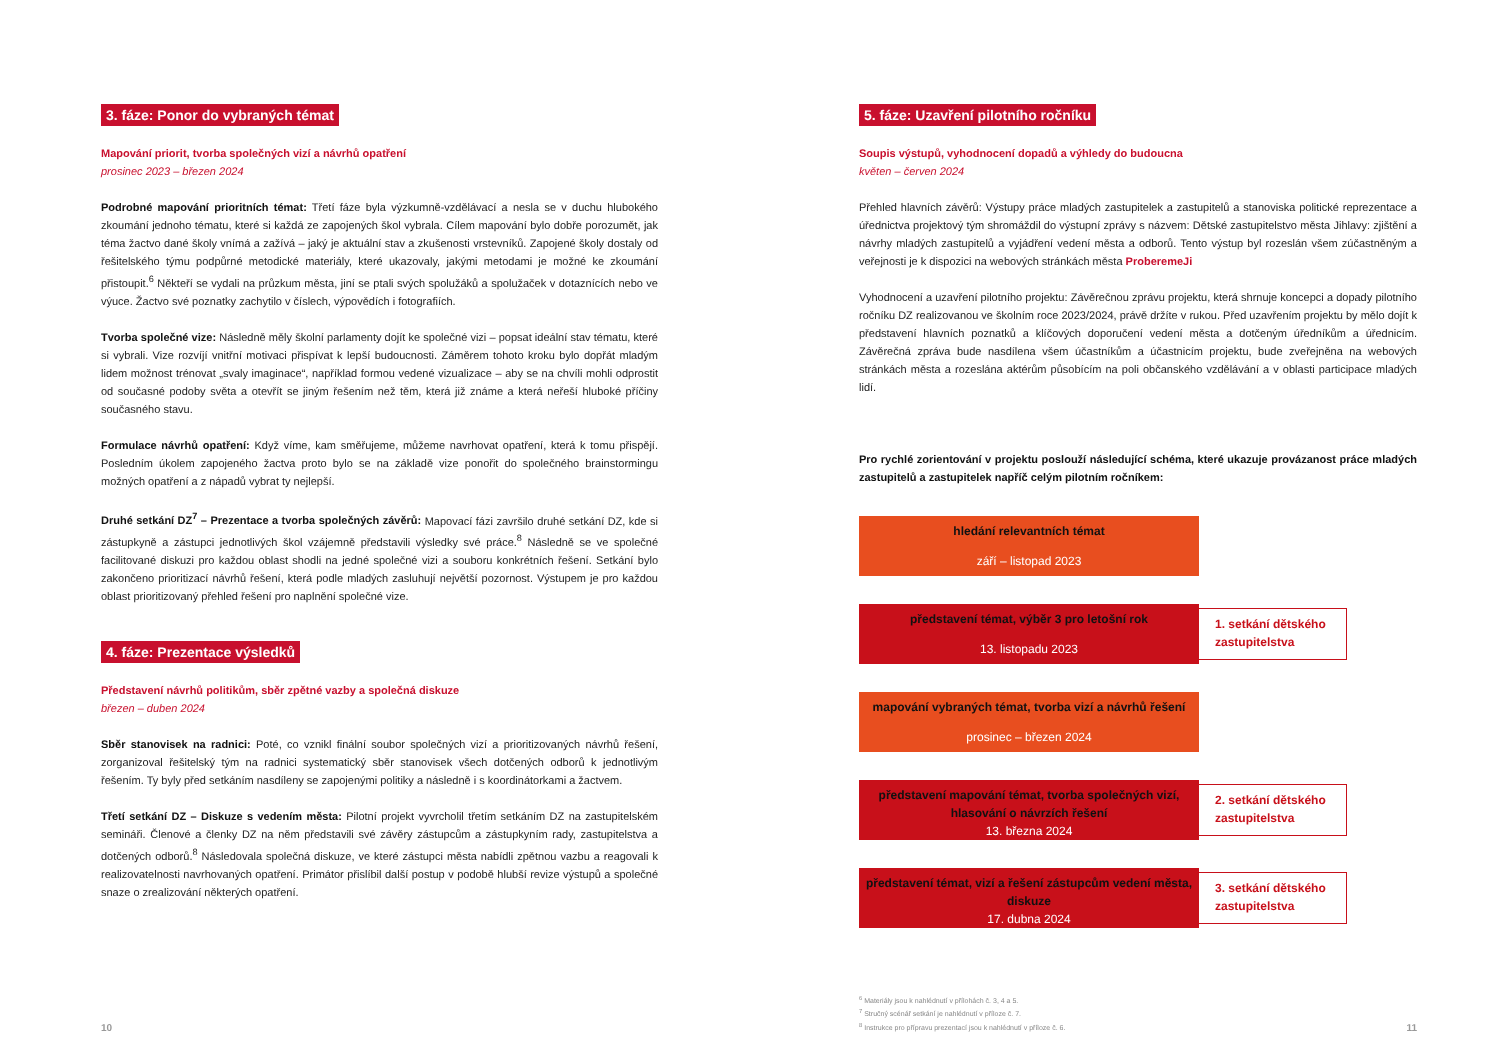3. fáze: Ponor do vybraných témat
Mapování priorit, tvorba společných vizí a návrhů opatření
prosinec 2023 – březen 2024
Podrobné mapování prioritních témat: Třetí fáze byla výzkumně-vzdělávací a nesla se v duchu hlubokého zkoumání jednoho tématu, které si každá ze zapojených škol vybrala. Cílem mapování bylo dobře porozumět, jak téma žactvo dané školy vnímá a zažívá – jaký je aktuální stav a zkušenosti vrstevníků. Zapojené školy dostaly od řešitelského týmu podpůrné metodické materiály, které ukazovaly, jakými metodami je možné ke zkoumání přistoupit.<sup>6</sup> Někteří se vydali na průzkum města, jiní se ptali svých spolužáků a spolužaček v dotaznících nebo ve výuce. Žactvo své poznatky zachytilo v číslech, výpovědích i fotografiích.
Tvorba společné vize: Následně měly školní parlamenty dojít ke společné vizi – popsat ideální stav tématu, které si vybrali. Vize rozvíjí vnitřní motivaci přispívat k lepší budoucnosti. Záměrem tohoto kroku bylo dopřát mladým lidem možnost trénovat „svaly imaginace“, například formou vedené vizualizace – aby se na chvíli mohli odprostit od současné podoby světa a otevřít se jiným řešením než těm, která již známe a která neřeší hluboké příčiny současného stavu.
Formulace návrhů opatření: Když víme, kam směřujeme, můžeme navrhovat opatření, která k tomu přispějí. Posledním úkolem zapojeného žactva proto bylo se na základě vize ponořit do společného brainstormingu možných opatření a z nápadů vybrat ty nejlepší.
Druhé setkání DZ<sup>7</sup> – Prezentace a tvorba společných závěrů: Mapovací fázi završilo druhé setkání DZ, kde si zástupkyně a zástupci jednotlivých škol vzájemně představili výsledky své práce.<sup>8</sup> Následně se ve společné facilitované diskuzi pro každou oblast shodli na jedné společné vizi a souboru konkrétních řešení. Setkání bylo zakončeno prioritizací návrhů řešení, která podle mladých zasluhují největší pozornost. Výstupem je pro každou oblast prioritizovaný přehled řešení pro naplnění společné vize.
4. fáze: Prezentace výsledků
Představení návrhů politikům, sběr zpětné vazby a společná diskuze
březen – duben 2024
Sběr stanovisek na radnici: Poté, co vznikl finální soubor společných vizí a prioritizovaných návrhů řešení, zorganizoval řešitelský tým na radnici systematický sběr stanovisek všech dotčených odborů k jednotlivým řešením. Ty byly před setkáním nasdíleny se zapojenými politiky a následně i s koordinátorkami a žactvem.
Třetí setkání DZ – Diskuze s vedením města: Pilotní projekt vyvrcholil třetím setkáním DZ na zastupitelském semináři. Členové a členky DZ na něm představili své závěry zástupcům a zástupkyním rady, zastupitelstva a dotčených odborů.<sup>8</sup> Následovala společná diskuze, ve které zástupci města nabídli zpětnou vazbu a reagovali k realizovatelnosti navrhovaných opatření. Primátor přislíbil další postup v podobě hlubší revize výstupů a společné snaze o zrealizování některých opatření.
10
5. fáze: Uzavření pilotního ročníku
Soupis výstupů, vyhodnocení dopadů a výhledy do budoucna
květen – červen 2024
Přehled hlavních závěrů: Výstupy práce mladých zastupitelek a zastupitelů a stanoviska politické reprezentace a úřednictva projektový tým shromáždil do výstupní zprávy s názvem: Dětské zastupitelstvo města Jihlavy: zjištění a návrhy mladých zastupitelů a vyjádření vedení města a odborů. Tento výstup byl rozeslán všem zúčastněným a veřejnosti je k dispozici na webových stránkách města ProberemeJi
Vyhodnocení a uzavření pilotního projektu: Závěrečnou zprávu projektu, která shrnuje koncepci a dopady pilotního ročníku DZ realizovanou ve školním roce 2023/2024, právě držíte v rukou. Před uzavřením projektu by mělo dojít k představení hlavních poznatků a klíčových doporučení vedení města a dotčeným úředníkům a úřednicím. Závěrečná zpráva bude nasdílena všem účastníkům a účastnicím projektu, bude zveřejněna na webových stránkách města a rozeslána aktérům působícím na poli občanského vzdělávání a v oblasti participace mladých lidí.
Pro rychlé zorientování v projektu poslouží následující schéma, které ukazuje provázanost práce mladých zastupitelů a zastupitelek napříč celým pilotním ročníkem:
hledání relevantních témat
září – listopad 2023
představení témat, výběr 3 pro letošní rok
13. listopadu 2023
1. setkání dětského zastupitelstva
mapování vybraných témat, tvorba vizí a návrhů řešení
prosinec – březen 2024
představení mapování témat, tvorba společných vizí, hlasování o návrzích řešení
13. března 2024
2. setkání dětského zastupitelstva
představení témat, vizí a řešení zástupcům vedení města, diskuze
17. dubna 2024
3. setkání dětského zastupitelstva
<sup>6</sup> Materiály jsou k nahlédnutí v přílohách č. 3, 4 a 5.
<sup>7</sup> Stručný scénář setkání je nahlédnutí v příloze č. 7.
<sup>8</sup> Instrukce pro přípravu prezentací jsou k nahlédnutí v příloze č. 6.
11